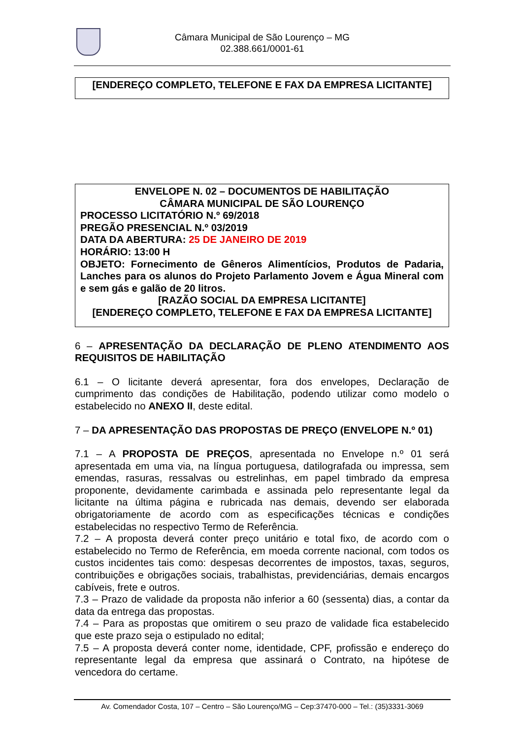Câmara Municipal de São Lourenço – MG
02.388.661/0001-61
[ENDEREÇO COMPLETO, TELEFONE E FAX DA EMPRESA LICITANTE]
ENVELOPE N. 02 – DOCUMENTOS DE HABILITAÇÃO
CÂMARA MUNICIPAL DE SÃO LOURENÇO
PROCESSO LICITATÓRIO N.º 69/2018
PREGÃO PRESENCIAL N.º 03/2019
DATA DA ABERTURA: 25 DE JANEIRO DE 2019
HORÁRIO: 13:00 H
OBJETO: Fornecimento de Gêneros Alimentícios, Produtos de Padaria, Lanches para os alunos do Projeto Parlamento Jovem e Água Mineral com e sem gás e galão de 20 litros.
[RAZÃO SOCIAL DA EMPRESA LICITANTE]
[ENDEREÇO COMPLETO, TELEFONE E FAX DA EMPRESA LICITANTE]
6 – APRESENTAÇÃO DA DECLARAÇÃO DE PLENO ATENDIMENTO AOS REQUISITOS DE HABILITAÇÃO
6.1 – O licitante deverá apresentar, fora dos envelopes, Declaração de cumprimento das condições de Habilitação, podendo utilizar como modelo o estabelecido no ANEXO II, deste edital.
7 – DA APRESENTAÇÃO DAS PROPOSTAS DE PREÇO (ENVELOPE N.º 01)
7.1 – A PROPOSTA DE PREÇOS, apresentada no Envelope n.º 01 será apresentada em uma via, na língua portuguesa, datilografada ou impressa, sem emendas, rasuras, ressalvas ou estrelinhas, em papel timbrado da empresa proponente, devidamente carimbada e assinada pelo representante legal da licitante na última página e rubricada nas demais, devendo ser elaborada obrigatoriamente de acordo com as especificações técnicas e condições estabelecidas no respectivo Termo de Referência.
7.2 – A proposta deverá conter preço unitário e total fixo, de acordo com o estabelecido no Termo de Referência, em moeda corrente nacional, com todos os custos incidentes tais como: despesas decorrentes de impostos, taxas, seguros, contribuições e obrigações sociais, trabalhistas, previdenciárias, demais encargos cabíveis, frete e outros.
7.3 – Prazo de validade da proposta não inferior a 60 (sessenta) dias, a contar da data da entrega das propostas.
7.4 – Para as propostas que omitirem o seu prazo de validade fica estabelecido que este prazo seja o estipulado no edital;
7.5 – A proposta deverá conter nome, identidade, CPF, profissão e endereço do representante legal da empresa que assinará o Contrato, na hipótese de vencedora do certame.
Av. Comendador Costa, 107 – Centro – São Lourenço/MG – Cep:37470-000 – Tel.: (35)3331-3069